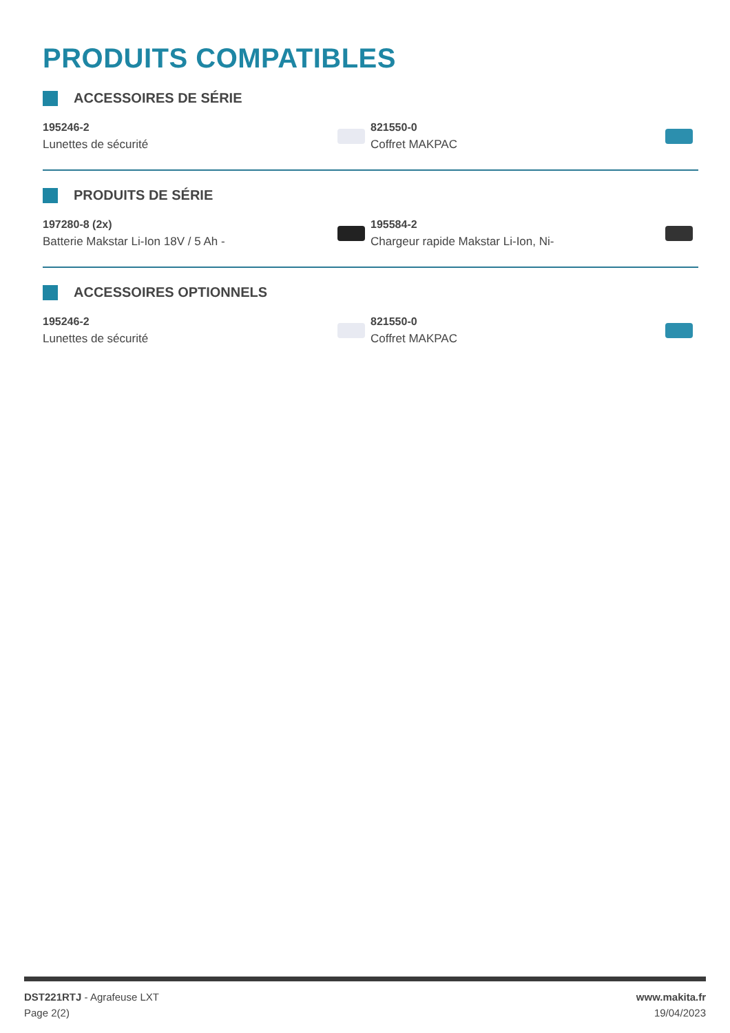PRODUITS COMPATIBLES
ACCESSOIRES DE SÉRIE
195246-2
Lunettes de sécurité
821550-0
Coffret MAKPAC
PRODUITS DE SÉRIE
197280-8 (2x)
Batterie Makstar Li-Ion 18V / 5 Ah -
195584-2
Chargeur rapide Makstar Li-Ion, Ni-
ACCESSOIRES OPTIONNELS
195246-2
Lunettes de sécurité
821550-0
Coffret MAKPAC
DST221RTJ - Agrafeuse LXT
Page 2(2)
www.makita.fr
19/04/2023